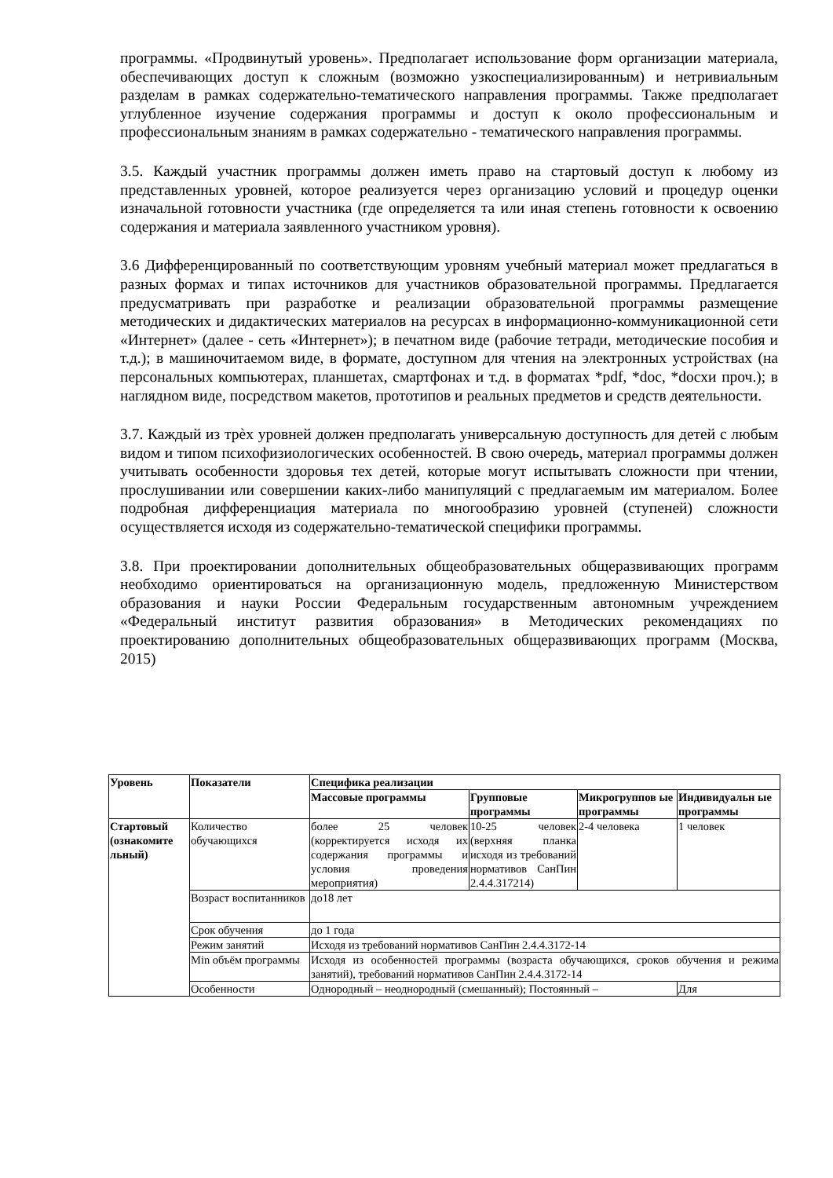программы. «Продвинутый уровень». Предполагает использование форм организации материала, обеспечивающих доступ к сложным (возможно узкоспециализированным) и нетривиальным разделам в рамках содержательно-тематического направления программы. Также предполагает углубленное изучение содержания программы и доступ к около профессиональным и профессиональным знаниям в рамках содержательно - тематического направления программы.
3.5. Каждый участник программы должен иметь право на стартовый доступ к любому из представленных уровней, которое реализуется через организацию условий и процедур оценки изначальной готовности участника (где определяется та или иная степень готовности к освоению содержания и материала заявленного участником уровня).
3.6 Дифференцированный по соответствующим уровням учебный материал может предлагаться в разных формах и типах источников для участников образовательной программы. Предлагается предусматривать при разработке и реализации образовательной программы размещение методических и дидактических материалов на ресурсах в информационно-коммуникационной сети «Интернет» (далее - сеть «Интернет»); в печатном виде (рабочие тетради, методические пособия и т.д.); в машиночитаемом виде, в формате, доступном для чтения на электронных устройствах (на персональных компьютерах, планшетах, смартфонах и т.д. в форматах *pdf, *doc, *docxи проч.); в наглядном виде, посредством макетов, прототипов и реальных предметов и средств деятельности.
3.7. Каждый из трѐх уровней должен предполагать универсальную доступность для детей с любым видом и типом психофизиологических особенностей. В свою очередь, материал программы должен учитывать особенности здоровья тех детей, которые могут испытывать сложности при чтении, прослушивании или совершении каких-либо манипуляций с предлагаемым им материалом. Более подробная дифференциация материала по многообразию уровней (ступеней) сложности осуществляется исходя из содержательно-тематической специфики программы.
3.8. При проектировании дополнительных общеобразовательных общеразвивающих программ необходимо ориентироваться на организационную модель, предложенную Министерством образования и науки России Федеральным государственным автономным учреждением «Федеральный институт развития образования» в Методических рекомендациях по проектированию дополнительных общеобразовательных общеразвивающих программ (Москва, 2015)
| Уровень | Показатели | Специфика реализации | | | |
| --- | --- | --- | --- | --- | --- |
| | | Массовые программы | Групповые программы | Микрогруппов ые программы | Индивидуальн ые программы |
| Стартовый (ознакомите льный) | Количество обучающихся | более 25 человек (корректируется исходя их содержания программы и условия проведения мероприятия) | 10-25 человек (верхняя планка исходя из требований нормативов СанПин 2.4.4.317214) | 2-4 человека | 1 человек |
| | Возраст воспитанников | до18 лет | | | |
| | Срок обучения | до 1 года | | | |
| | Режим занятий | Исходя из требований нормативов СанПин 2.4.4.3172-14 | | | |
| | Min объём программы | Исходя из особенностей программы (возраста обучающихся, сроков обучения и режима занятий), требований нормативов СанПин 2.4.4.3172-14 | | | |
| | Особенности | Однородный – неоднородный (смешанный); Постоянный – | | | Для |